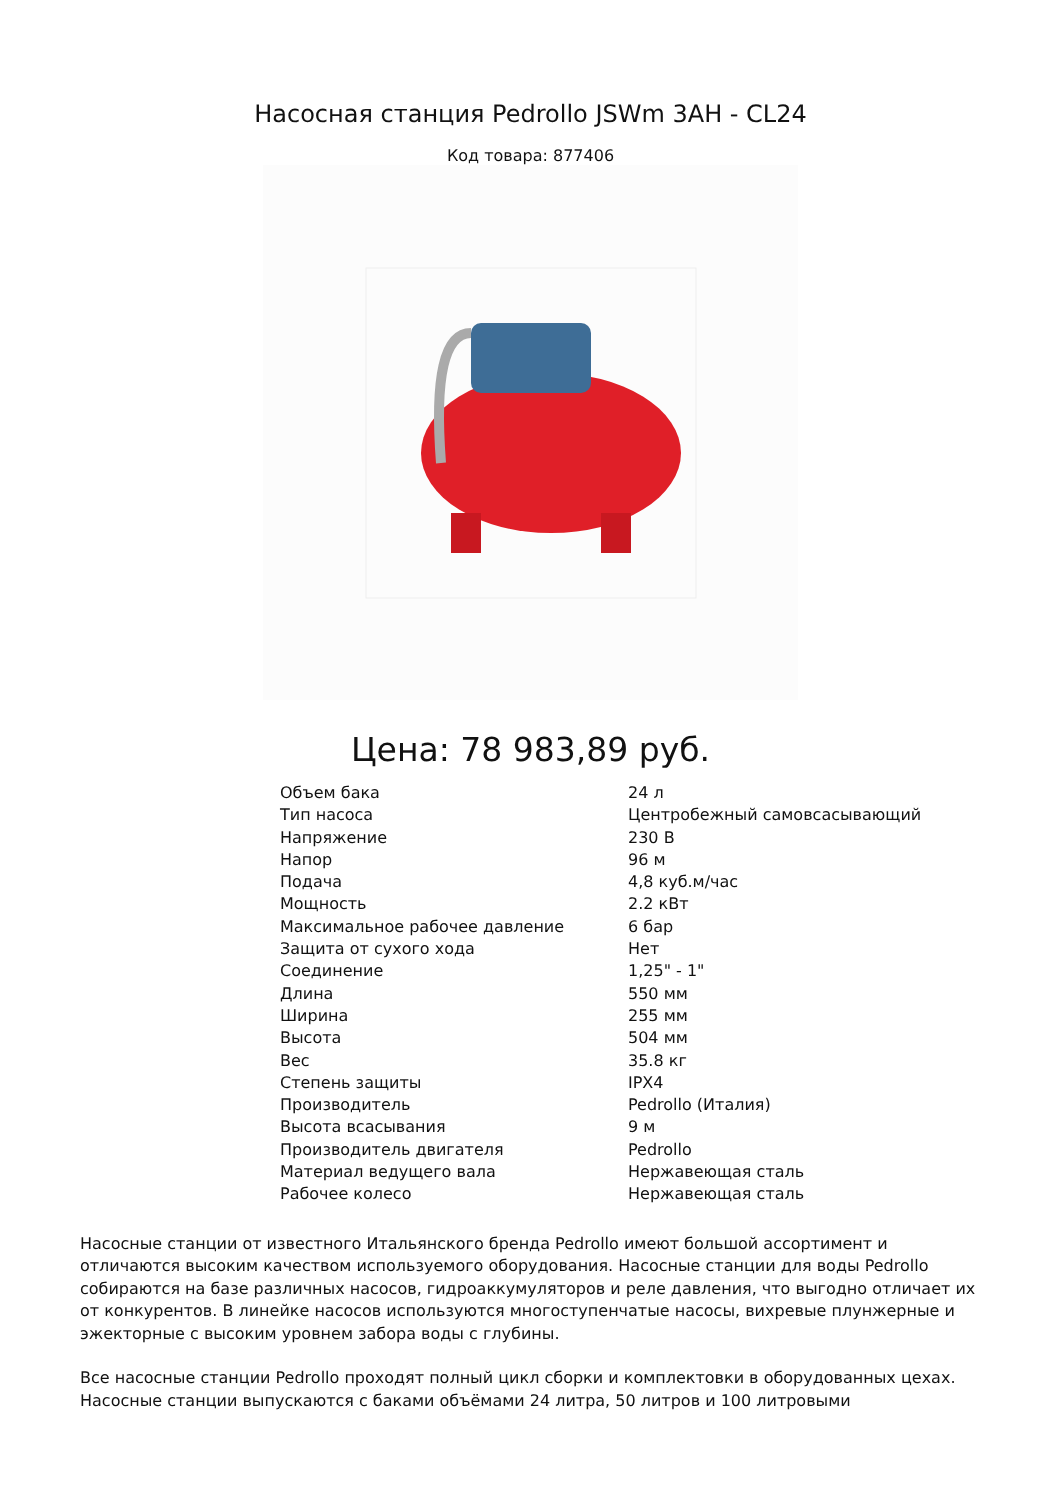Насосная станция Pedrollo JSWm 3AH - CL24
Код товара: 877406
Цена: 78 983,89 руб.
| Объем бака | 24 л |
| Тип насоса | Центробежный самовсасывающий |
| Напряжение | 230 В |
| Напор | 96 м |
| Подача | 4,8 куб.м/час |
| Мощность | 2.2 кВт |
| Максимальное рабочее давление | 6 бар |
| Защита от сухого хода | Нет |
| Соединение | 1,25" - 1" |
| Длина | 550 мм |
| Ширина | 255 мм |
| Высота | 504 мм |
| Вес | 35.8 кг |
| Степень защиты | IPX4 |
| Производитель | Pedrollo (Италия) |
| Высота всасывания | 9 м |
| Производитель двигателя | Pedrollo |
| Материал ведущего вала | Нержавеющая сталь |
| Рабочее колесо | Нержавеющая сталь |
Насосные станции от известного Итальянского бренда Pedrollo имеют большой ассортимент и отличаются высоким качеством используемого оборудования. Насосные станции для воды Pedrollo собираются на базе различных насосов, гидроаккумуляторов и реле давления, что выгодно отличает их от конкурентов. В линейке насосов используются многоступенчатые насосы, вихревые плунжерные и эжекторные с высоким уровнем забора воды с глубины.
Все насосные станции Pedrollo проходят полный цикл сборки и комплектовки в оборудованных цехах. Насосные станции выпускаются с баками объёмами 24 литра, 50 литров и 100 литровыми